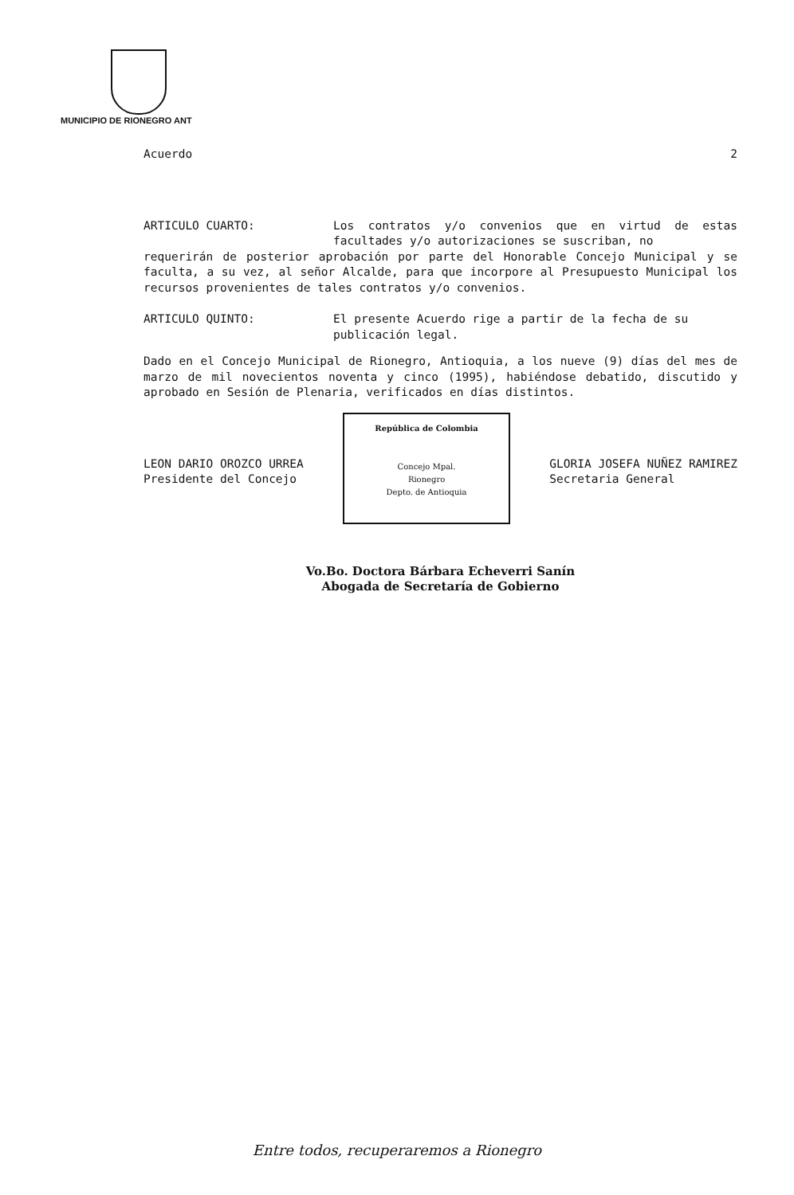MUNICIPIO DE RIONEGRO ANT
Acuerdo 2
ARTICULO CUARTO: Los contratos y/o convenios que en virtud de estas facultades y/o autorizaciones se suscriban, no
requerirán de posterior aprobación por parte del Honorable Concejo Municipal y se faculta, a su vez, al señor Alcalde, para que incorpore al Presupuesto Municipal los recursos provenientes de tales contratos y/o convenios.
ARTICULO QUINTO: El presente Acuerdo rige a partir de la fecha de su publicación legal.
Dado en el Concejo Municipal de Rionegro, Antioquia, a los nueve (9) días del mes de marzo de mil novecientos noventa y cinco (1995), habiéndose debatido, discutido y aprobado en Sesión de Plenaria, verificados en días distintos.
LEON DARIO OROZCO URREA
Presidente del Concejo
República de Colombia
Concejo Mpal.
Rionegro
Depto. de Antioquia
GLORIA JOSEFA NUÑEZ RAMIREZ
Secretaria General
Vo.Bo. Doctora Bárbara Echeverri Sanín
Abogada de Secretaría de Gobierno
Entre todos, recuperaremos a Rionegro